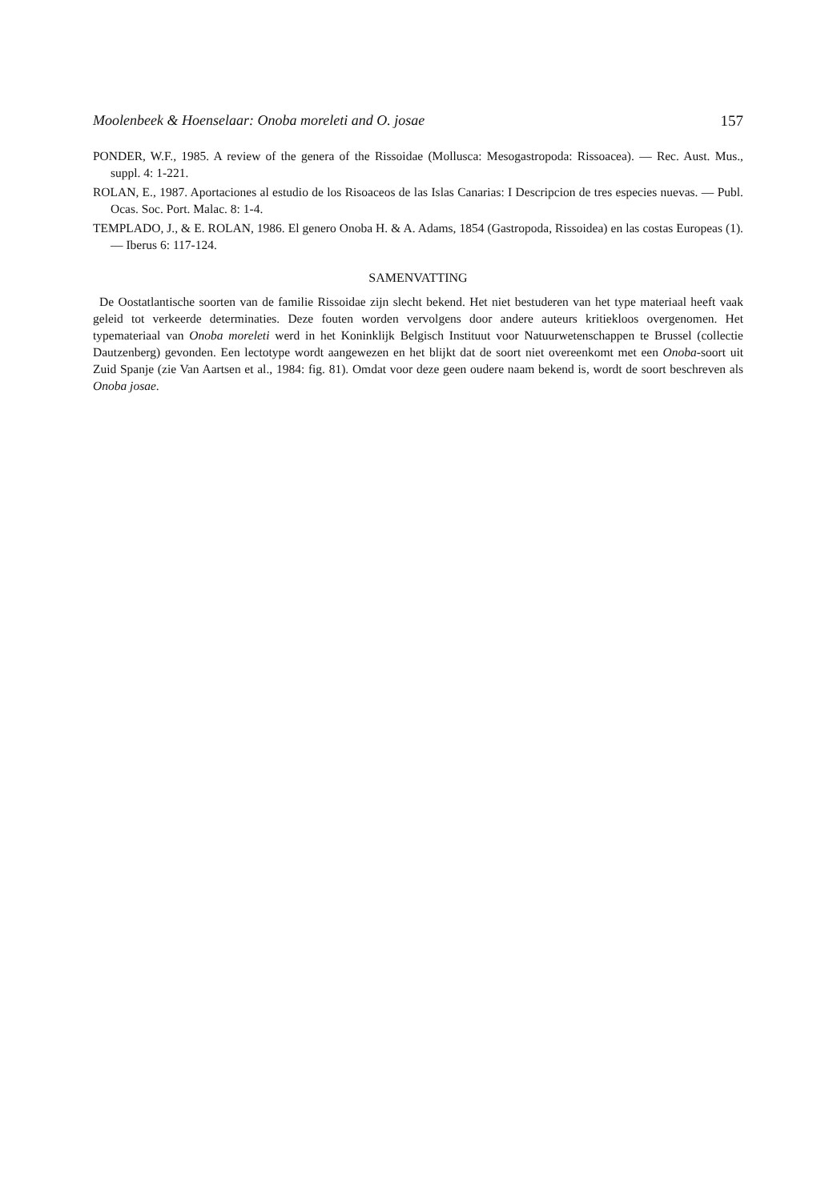Moolenbeek & Hoenselaar: Onoba moreleti and O. josae 157
PONDER, W.F., 1985. A review of the genera of the Rissoidae (Mollusca: Mesogastropoda: Rissoacea). — Rec. Aust. Mus., suppl. 4: 1-221.
ROLAN, E., 1987. Aportaciones al estudio de los Risoaceos de las Islas Canarias: I Descripcion de tres especies nuevas. — Publ. Ocas. Soc. Port. Malac. 8: 1-4.
TEMPLADO, J., & E. ROLAN, 1986. El genero Onoba H. & A. Adams, 1854 (Gastropoda, Rissoidea) en las costas Europeas (1). — Iberus 6: 117-124.
SAMENVATTING
De Oostatlantische soorten van de familie Rissoidae zijn slecht bekend. Het niet bestuderen van het type materiaal heeft vaak geleid tot verkeerde determinaties. Deze fouten worden vervolgens door andere auteurs kritiekloos overgenomen. Het typemateriaal van Onoba moreleti werd in het Koninklijk Belgisch Instituut voor Natuurwetenschappen te Brussel (collectie Dautzenberg) gevonden. Een lectotype wordt aangewezen en het blijkt dat de soort niet overeenkomt met een Onoba-soort uit Zuid Spanje (zie Van Aartsen et al., 1984: fig. 81). Omdat voor deze geen oudere naam bekend is, wordt de soort beschreven als Onoba josae.